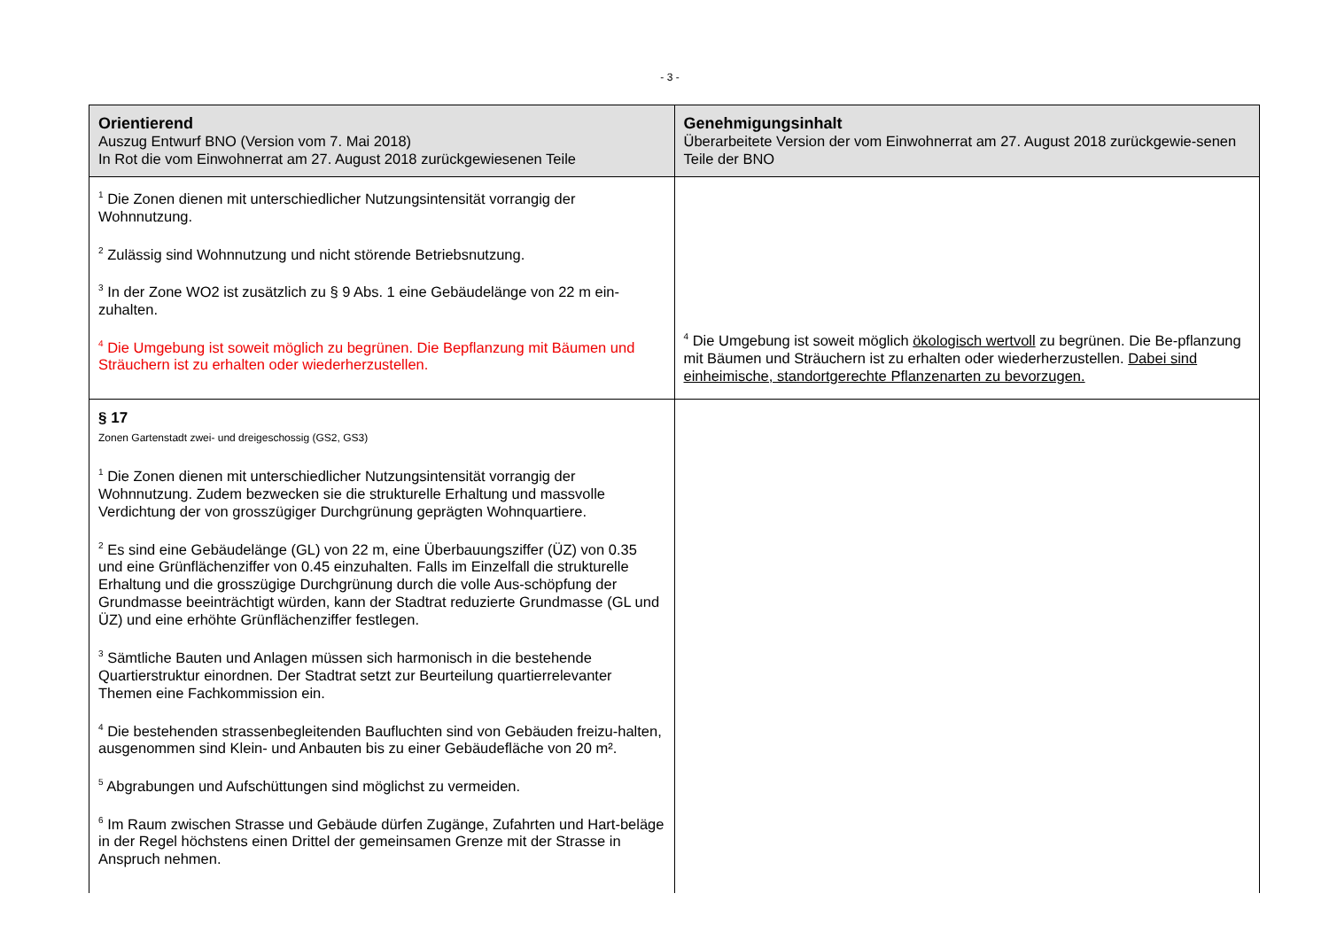- 3 -
| Orientierend Auszug Entwurf BNO (Version vom 7. Mai 2018) In Rot die vom Einwohnerrat am 27. August 2018 zurückgewiesenen Teile | Genehmigungsinhalt Überarbeitete Version der vom Einwohnerrat am 27. August 2018 zurückgewie-senen Teile der BNO |
| --- | --- |
| <sup>1</sup> Die Zonen dienen mit unterschiedlicher Nutzungsintensität vorrangig der Wohnnutzung. <sup>2</sup> Zulässig sind Wohnnutzung und nicht störende Betriebsnutzung. <sup>3</sup> In der Zone WO2 ist zusätzlich zu § 9 Abs. 1 eine Gebäudelänge von 22 m ein-zuhalten. <sup>4</sup> Die Umgebung ist soweit möglich zu begrünen. Die Bepflanzung mit Bäumen und Sträuchern ist zu erhalten oder wiederherzustellen. | <sup>4</sup> Die Umgebung ist soweit möglich ökologisch wertvoll zu begrünen. Die Be-pflanzung mit Bäumen und Sträuchern ist zu erhalten oder wiederherzustellen. Dabei sind einheimische, standortgerechte Pflanzenarten zu bevorzugen. |
| § 17 Zonen Gartenstadt zwei- und dreigeschossig (GS2, GS3) <sup>1</sup> Die Zonen dienen mit unterschiedlicher Nutzungsintensität vorrangig der Wohnnutzung. Zudem bezwecken sie die strukturelle Erhaltung und massvolle Verdichtung der von grosszügiger Durchgrünung geprägten Wohnquartiere. <sup>2</sup> Es sind eine Gebäudelänge (GL) von 22 m, eine Überbauungsziffer (ÜZ) von 0.35 und eine Grünflächenziffer von 0.45 einzuhalten. Falls im Einzelfall die strukturelle Erhaltung und die grosszügige Durchgrünung durch die volle Aus-schöpfung der Grundmasse beeinträchtigt würden, kann der Stadtrat reduzierte Grundmasse (GL und ÜZ) und eine erhöhte Grünflächenziffer festlegen. <sup>3</sup> Sämtliche Bauten und Anlagen müssen sich harmonisch in die bestehende Quartierstruktur einordnen. Der Stadtrat setzt zur Beurteilung quartierrelevanter Themen eine Fachkommission ein. <sup>4</sup> Die bestehenden strassenbegleitenden Baufluchten sind von Gebäuden freizu-halten, ausgenommen sind Klein- und Anbauten bis zu einer Gebäudefläche von 20 m². <sup>5</sup> Abgrabungen und Aufschüttungen sind möglichst zu vermeiden. <sup>6</sup> Im Raum zwischen Strasse und Gebäude dürfen Zugänge, Zufahrten und Hart-beläge in der Regel höchstens einen Drittel der gemeinsamen Grenze mit der Strasse in Anspruch nehmen. | |